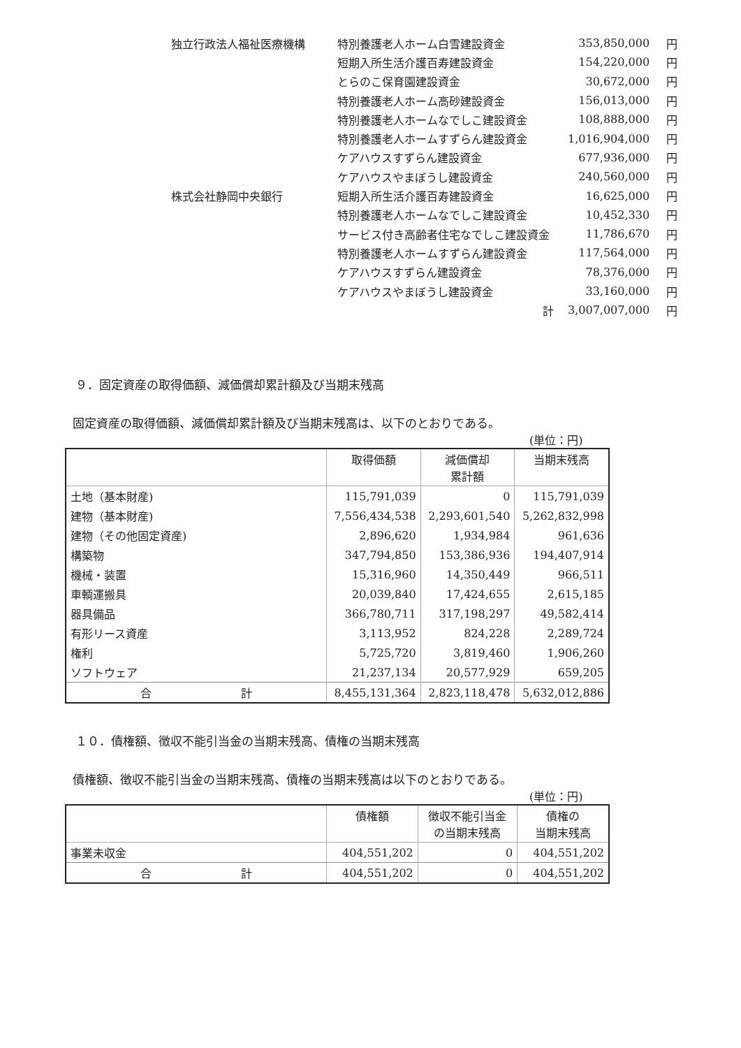| 独立行政法人福祉医療機構 | 特別養護老人ホーム白雪建設資金 | 353,850,000 | 円 |
| | 短期入所生活介護百寿建設資金 | 154,220,000 | 円 |
| | とらのこ保育園建設資金 | 30,672,000 | 円 |
| | 特別養護老人ホーム高砂建設資金 | 156,013,000 | 円 |
| | 特別養護老人ホームなでしこ建設資金 | 108,888,000 | 円 |
| | 特別養護老人ホームすずらん建設資金 | 1,016,904,000 | 円 |
| | ケアハウスすずらん建設資金 | 677,936,000 | 円 |
| | ケアハウスやまぼうし建設資金 | 240,560,000 | 円 |
| 株式会社静岡中央銀行 | 短期入所生活介護百寿建設資金 | 16,625,000 | 円 |
| | 特別養護老人ホームなでしこ建設資金 | 10,452,330 | 円 |
| | サービス付き高齢者住宅なでしこ建設資金 | 11,786,670 | 円 |
| | 特別養護老人ホームすずらん建設資金 | 117,564,000 | 円 |
| | ケアハウスすずらん建設資金 | 78,376,000 | 円 |
| | ケアハウスやまぼうし建設資金 | 33,160,000 | 円 |
| | 計 | 3,007,007,000 | 円 |
９．固定資産の取得価額、減価償却累計額及び当期末残高
固定資産の取得価額、減価償却累計額及び当期末残高は、以下のとおりである。
(単位：円)
| | 取得価額 | 減価償却 累計額 | 当期末残高 |
| --- | --- | --- | --- |
| 土地（基本財産) | 115,791,039 | 0 | 115,791,039 |
| 建物（基本財産) | 7,556,434,538 | 2,293,601,540 | 5,262,832,998 |
| 建物（その他固定資産) | 2,896,620 | 1,934,984 | 961,636 |
| 構築物 | 347,794,850 | 153,386,936 | 194,407,914 |
| 機械・装置 | 15,316,960 | 14,350,449 | 966,511 |
| 車輌運搬具 | 20,039,840 | 17,424,655 | 2,615,185 |
| 器具備品 | 366,780,711 | 317,198,297 | 49,582,414 |
| 有形リース資産 | 3,113,952 | 824,228 | 2,289,724 |
| 権利 | 5,725,720 | 3,819,460 | 1,906,260 |
| ソフトウェア | 21,237,134 | 20,577,929 | 659,205 |
| 合 計 | 8,455,131,364 | 2,823,118,478 | 5,632,012,886 |
１０．債権額、徴収不能引当金の当期末残高、債権の当期末残高
債権額、徴収不能引当金の当期末残高、債権の当期末残高は以下のとおりである。
(単位：円)
| | 債権額 | 徴収不能引当金 の当期末残高 | 債権の 当期末残高 |
| --- | --- | --- | --- |
| 事業未収金 | 404,551,202 | 0 | 404,551,202 |
| 合 計 | 404,551,202 | 0 | 404,551,202 |